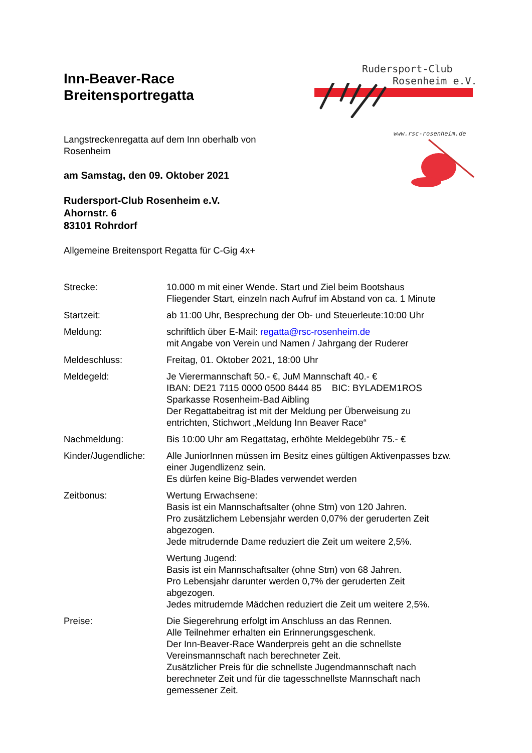Rudersport-Club
Rosenheim e.V.
www.rsc-rosenheim.de
Inn-Beaver-Race
Breitensportregatta
Langstreckenregatta auf dem Inn oberhalb von
Rosenheim
am Samstag, den 09. Oktober 2021
Rudersport-Club Rosenheim e.V.
Ahornstr. 6
83101 Rohrdorf
Allgemeine Breitensport Regatta für C-Gig 4x+
Strecke: 10.000 m mit einer Wende. Start und Ziel beim Bootshaus
Fliegender Start, einzeln nach Aufruf im Abstand von ca. 1 Minute
Startzeit: ab 11:00 Uhr, Besprechung der Ob- und Steuerleute:10:00 Uhr
Meldung: schriftlich über E-Mail: regatta@rsc-rosenheim.de
mit Angabe von Verein und Namen / Jahrgang der Ruderer
Meldeschluss: Freitag, 01. Oktober 2021, 18:00 Uhr
Meldegeld: Je Vierermannschaft 50.- €, JuM Mannschaft 40.- €
IBAN: DE21 7115 0000 0500 8444 85 BIC: BYLADEM1ROS
Sparkasse Rosenheim-Bad Aibling
Der Regattabeitrag ist mit der Meldung per Überweisung zu
entrichten, Stichwort „Meldung Inn Beaver Race“
Nachmeldung: Bis 10:00 Uhr am Regattatag, erhöhte Meldegebühr 75.- €
Kinder/Jugendliche:
Alle JuniorInnen müssen im Besitz eines gültigen Aktivenpasses bzw.
einer Jugendlizenz sein.
Es dürfen keine Big-Blades verwendet werden
Zeitbonus: Wertung Erwachsene:
Basis ist ein Mannschaftsalter (ohne Stm) von 120 Jahren.
Pro zusätzlichem Lebensjahr werden 0,07% der geruderten Zeit
abgezogen.
Jede mitrudernde Dame reduziert die Zeit um weitere 2,5%.
Wertung Jugend:
Basis ist ein Mannschaftsalter (ohne Stm) von 68 Jahren.
Pro Lebensjahr darunter werden 0,7% der geruderten Zeit
abgezogen.
Jedes mitrudernde Mädchen reduziert die Zeit um weitere 2,5%.
Preise: Die Siegerehrung erfolgt im Anschluss an das Rennen.
Alle Teilnehmer erhalten ein Erinnerungsgeschenk.
Der Inn-Beaver-Race Wanderpreis geht an die schnellste
Vereinsmannschaft nach berechneter Zeit.
Zusätzlicher Preis für die schnellste Jugendmannschaft nach
berechneter Zeit und für die tagesschnellste Mannschaft nach
gemessener Zeit.